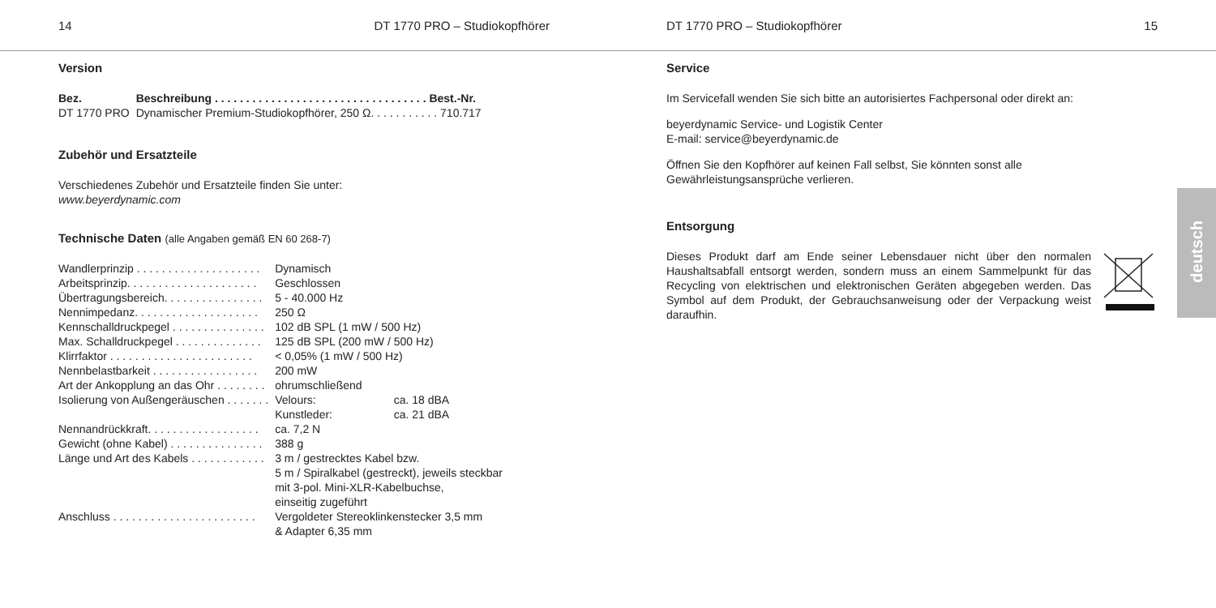14 DT 1770 PRO – Studiokopfhörer
Version
| Bez. | Beschreibung . . . . . . . . . . . . . . . . . . . . . . . . . . . . . . . . . . Best.-Nr. |
| --- | --- |
| DT 1770 PRO | Dynamischer Premium-Studiokopfhörer, 250 Ω. . . . . . . . . . . 710.717 |
Zubehör und Ersatzteile
Verschiedenes Zubehör und Ersatzteile finden Sie unter:
www.beyerdynamic.com
Technische Daten (alle Angaben gemäß EN 60 268-7)
| Wandlerprinzip . . . . . . . . . . . . . . . . . . . . | Dynamisch | |
| Arbeitsprinzip. . . . . . . . . . . . . . . . . . . . . | Geschlossen | |
| Übertragungsbereich. . . . . . . . . . . . . . . . | 5 - 40.000 Hz | |
| Nennimpedanz. . . . . . . . . . . . . . . . . . . . | 250 Ω | |
| Kennschalldruckpegel . . . . . . . . . . . . . . . | 102 dB SPL (1 mW / 500 Hz) | |
| Max. Schalldruckpegel . . . . . . . . . . . . . . | 125 dB SPL (200 mW / 500 Hz) | |
| Klirrfaktor . . . . . . . . . . . . . . . . . . . . . . . | < 0,05% (1 mW / 500 Hz) | |
| Nennbelastbarkeit . . . . . . . . . . . . . . . . . | 200 mW | |
| Art der Ankopplung an das Ohr . . . . . . . . | ohrumschließend | |
| Isolierung von Außengeräuschen . . . . . . . | Velours: | ca. 18 dBA |
| | Kunstleder: | ca. 21 dBA |
| Nennandrückkraft. . . . . . . . . . . . . . . . . . | ca. 7,2 N | |
| Gewicht (ohne Kabel) . . . . . . . . . . . . . . . | 388 g | |
| Länge und Art des Kabels . . . . . . . . . . . . | 3 m / gestrecktes Kabel bzw. 5 m / Spiralkabel (gestreckt), jeweils steckbar mit 3-pol. Mini-XLR-Kabelbuchse, einseitig zugeführt | |
| Anschluss . . . . . . . . . . . . . . . . . . . . . . . | Vergoldeter Stereoklinkenstecker 3,5 mm & Adapter 6,35 mm | |
DT 1770 PRO – Studiokopfhörer 15
Service
Im Servicefall wenden Sie sich bitte an autorisiertes Fachpersonal oder direkt an:
beyerdynamic Service- und Logistik Center
E-mail: service@beyerdynamic.de
Öffnen Sie den Kopfhörer auf keinen Fall selbst, Sie könnten sonst alle Gewährleistungsansprüche verlieren.
Entsorgung
Dieses Produkt darf am Ende seiner Lebensdauer nicht über den normalen Haushaltsabfall entsorgt werden, sondern muss an einem Sammelpunkt für das Recycling von elektrischen und elektronischen Geräten abgegeben werden. Das Symbol auf dem Produkt, der Gebrauchsanweisung oder der Verpackung weist daraufhin.
deutsch